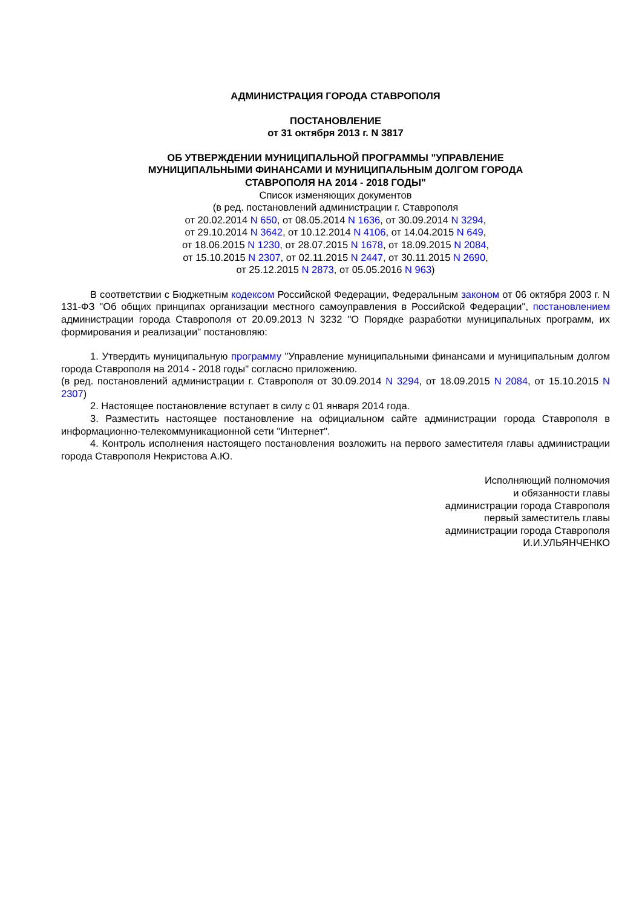АДМИНИСТРАЦИЯ ГОРОДА СТАВРОПОЛЯ
ПОСТАНОВЛЕНИЕ
от 31 октября 2013 г. N 3817
ОБ УТВЕРЖДЕНИИ МУНИЦИПАЛЬНОЙ ПРОГРАММЫ "УПРАВЛЕНИЕ
МУНИЦИПАЛЬНЫМИ ФИНАНСАМИ И МУНИЦИПАЛЬНЫМ ДОЛГОМ ГОРОДА
СТАВРОПОЛЯ НА 2014 - 2018 ГОДЫ"
Список изменяющих документов
(в ред. постановлений администрации г. Ставрополя
от 20.02.2014 N 650, от 08.05.2014 N 1636, от 30.09.2014 N 3294,
от 29.10.2014 N 3642, от 10.12.2014 N 4106, от 14.04.2015 N 649,
от 18.06.2015 N 1230, от 28.07.2015 N 1678, от 18.09.2015 N 2084,
от 15.10.2015 N 2307, от 02.11.2015 N 2447, от 30.11.2015 N 2690,
от 25.12.2015 N 2873, от 05.05.2016 N 963)
В соответствии с Бюджетным кодексом Российской Федерации, Федеральным законом от 06 октября 2003 г. N 131-ФЗ "Об общих принципах организации местного самоуправления в Российской Федерации", постановлением администрации города Ставрополя от 20.09.2013 N 3232 "О Порядке разработки муниципальных программ, их формирования и реализации" постановляю:
1. Утвердить муниципальную программу "Управление муниципальными финансами и муниципальным долгом города Ставрополя на 2014 - 2018 годы" согласно приложению.
(в ред. постановлений администрации г. Ставрополя от 30.09.2014 N 3294, от 18.09.2015 N 2084, от 15.10.2015 N 2307)
2. Настоящее постановление вступает в силу с 01 января 2014 года.
3. Разместить настоящее постановление на официальном сайте администрации города Ставрополя в информационно-телекоммуникационной сети "Интернет".
4. Контроль исполнения настоящего постановления возложить на первого заместителя главы администрации города Ставрополя Некристова А.Ю.
Исполняющий полномочия
и обязанности главы
администрации города Ставрополя
первый заместитель главы
администрации города Ставрополя
И.И.УЛЬЯНЧЕНКО